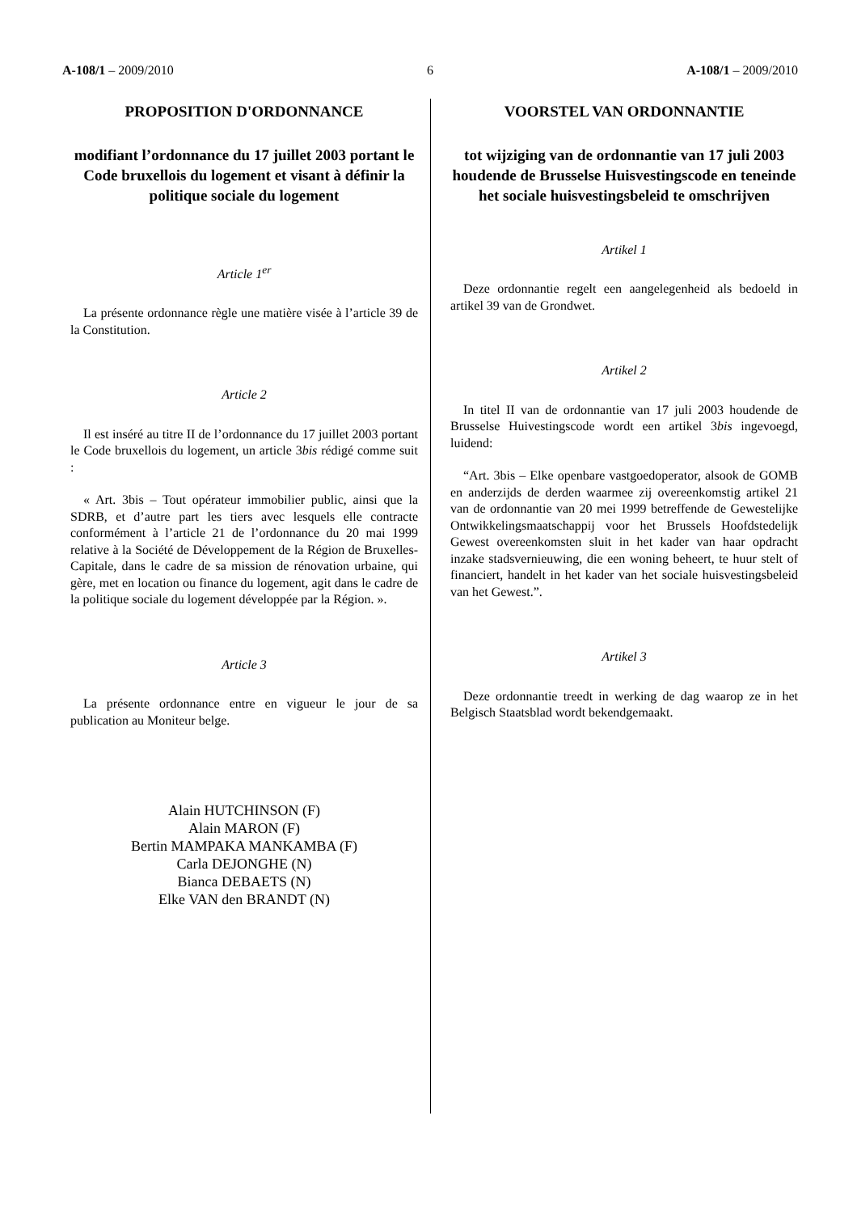A-108/1 – 2009/2010 6 A-108/1 – 2009/2010
PROPOSITION D'ORDONNANCE
modifiant l’ordonnance du 17 juillet 2003 portant le Code bruxellois du logement et visant à définir la politique sociale du logement
Article 1<sup>er</sup>
La présente ordonnance règle une matière visée à l’article 39 de la Constitution.
Article 2
Il est inséré au titre II de l’ordonnance du 17 juillet 2003 portant le Code bruxellois du logement, un article 3bis rédigé comme suit :
« Art. 3bis – Tout opérateur immobilier public, ainsi que la SDRB, et d’autre part les tiers avec lesquels elle contracte conformément à l’article 21 de l’ordonnance du 20 mai 1999 relative à la Société de Développement de la Région de Bruxelles-Capitale, dans le cadre de sa mission de rénovation urbaine, qui gère, met en location ou finance du logement, agit dans le cadre de la politique sociale du logement développée par la Région. ».
Article 3
La présente ordonnance entre en vigueur le jour de sa publication au Moniteur belge.
Alain HUTCHINSON (F)
Alain MARON (F)
Bertin MAMPAKA MANKAMBA (F)
Carla DEJONGHE (N)
Bianca DEBAETS (N)
Elke VAN den BRANDT (N)
VOORSTEL VAN ORDONNANTIE
tot wijziging van de ordonnantie van 17 juli 2003 houdende de Brusselse Huisvestingscode en teneinde het sociale huisvestingsbeleid te omschrijven
Artikel 1
Deze ordonnantie regelt een aangelegenheid als bedoeld in artikel 39 van de Grondwet.
Artikel 2
In titel II van de ordonnantie van 17 juli 2003 houdende de Brusselse Huivestingscode wordt een artikel 3bis ingevoegd, luidend:
“Art. 3bis – Elke openbare vastgoedoperator, alsook de GOMB en anderzijds de derden waarmee zij overeenkomstig artikel 21 van de ordonnantie van 20 mei 1999 betreffende de Gewestelijke Ontwikkelingsmaatschappij voor het Brussels Hoofdstedelijk Gewest overeenkomsten sluit in het kader van haar opdracht inzake stadsvernieuwing, die een woning beheert, te huur stelt of financiert, handelt in het kader van het sociale huisvestingsbeleid van het Gewest.”.
Artikel 3
Deze ordonnantie treedt in werking de dag waarop ze in het Belgisch Staatsblad wordt bekendgemaakt.